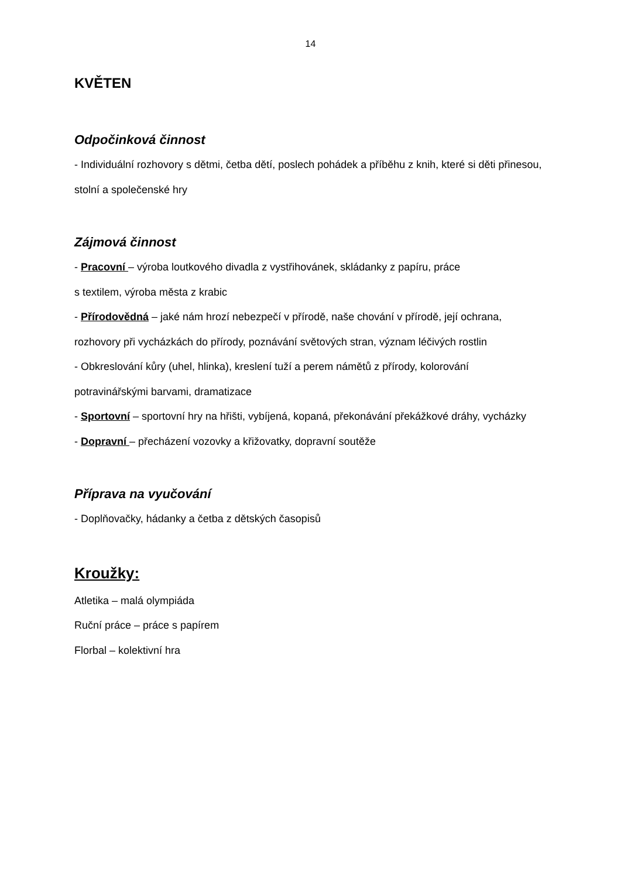14
KVĚTEN
Odpočinková činnost
- Individuální rozhovory s dětmi, četba dětí, poslech pohádek a příběhu z knih, které si děti přinesou, stolní a společenské hry
Zájmová činnost
- Pracovní – výroba loutkového divadla z vystřihovánek, skládanky z papíru, práce
s textilem, výroba města z krabic
- Přírodovědná – jaké nám hrozí nebezpečí v přírodě, naše chování v přírodě, její ochrana, rozhovory při vycházkách do přírody, poznávání světových stran, význam léčivých rostlin
- Obkreslování kůry (uhel, hlinka), kreslení tuží a perem námětů z přírody, kolorování potravinářskými barvami, dramatizace
- Sportovní – sportovní hry na hřišti, vybíjená, kopaná, překonávání překážkové dráhy, vycházky
- Dopravní – přecházení vozovky a křižovatky, dopravní soutěže
Příprava na vyučování
- Doplňovačky, hádanky a četba z dětských časopisů
Kroužky:
Atletika – malá olympiáda
Ruční práce – práce s papírem
Florbal – kolektivní hra